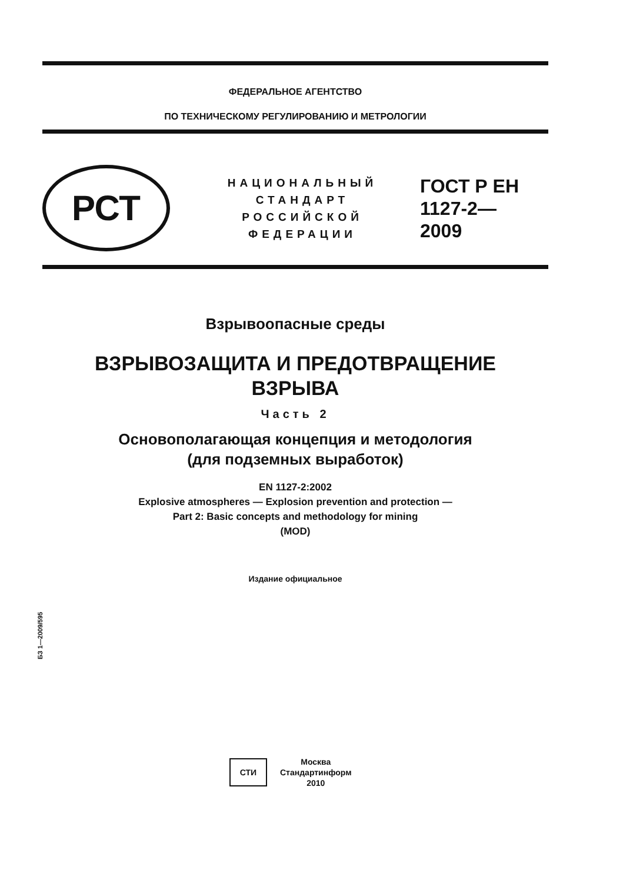ФЕДЕРАЛЬНОЕ АГЕНТСТВО
ПО ТЕХНИЧЕСКОМУ РЕГУЛИРОВАНИЮ И МЕТРОЛОГИИ
РСТ
НАЦИОНАЛЬНЫЙ СТАНДАРТ РОССИЙСКОЙ ФЕДЕРАЦИИ
ГОСТ Р ЕН
1127-2—
2009
Взрывоопасные среды
ВЗРЫВОЗАЩИТА И ПРЕДОТВРАЩЕНИЕ
ВЗРЫВА
Часть 2
Основополагающая концепция и методология
(для подземных выработок)
EN 1127-2:2002
Explosive atmospheres — Explosion prevention and protection —
Part 2: Basic concepts and methodology for mining
(MOD)
Издание официальное
БЗ 1—2009/595
СТИ
Москва
Стандартинформ
2010